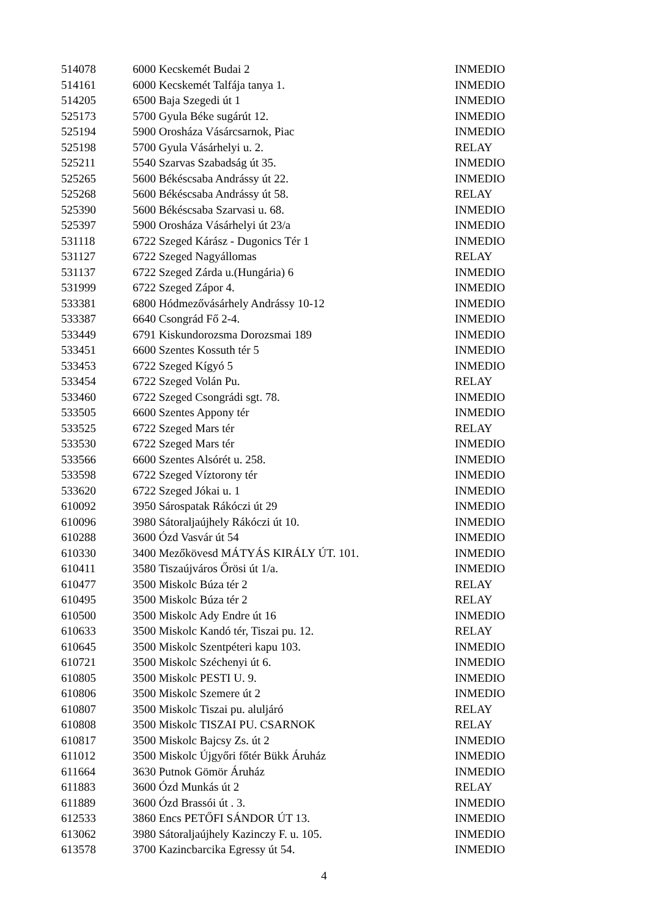| 514078 | 6000 Kecskemét Budai 2 | INMEDIO |
| 514161 | 6000 Kecskemét Talfája tanya 1. | INMEDIO |
| 514205 | 6500 Baja Szegedi út 1 | INMEDIO |
| 525173 | 5700 Gyula Béke sugárút 12. | INMEDIO |
| 525194 | 5900 Orosháza Vásárcsarnok, Piac | INMEDIO |
| 525198 | 5700 Gyula Vásárhelyi u. 2. | RELAY |
| 525211 | 5540 Szarvas Szabadság út 35. | INMEDIO |
| 525265 | 5600 Békéscsaba Andrássy út 22. | INMEDIO |
| 525268 | 5600 Békéscsaba Andrássy út 58. | RELAY |
| 525390 | 5600 Békéscsaba Szarvasi u. 68. | INMEDIO |
| 525397 | 5900 Orosháza Vásárhelyi út 23/a | INMEDIO |
| 531118 | 6722 Szeged Kárász - Dugonics Tér 1 | INMEDIO |
| 531127 | 6722 Szeged Nagyállomas | RELAY |
| 531137 | 6722 Szeged Zárda u.(Hungária) 6 | INMEDIO |
| 531999 | 6722 Szeged Zápor 4. | INMEDIO |
| 533381 | 6800 Hódmezővásárhely Andrássy 10-12 | INMEDIO |
| 533387 | 6640 Csongrád Fő 2-4. | INMEDIO |
| 533449 | 6791 Kiskundorozsma Dorozsmai 189 | INMEDIO |
| 533451 | 6600 Szentes Kossuth tér 5 | INMEDIO |
| 533453 | 6722 Szeged Kígyó 5 | INMEDIO |
| 533454 | 6722 Szeged Volán Pu. | RELAY |
| 533460 | 6722 Szeged Csongrádi sgt. 78. | INMEDIO |
| 533505 | 6600 Szentes Appony tér | INMEDIO |
| 533525 | 6722 Szeged Mars tér | RELAY |
| 533530 | 6722 Szeged Mars tér | INMEDIO |
| 533566 | 6600 Szentes Alsórét u. 258. | INMEDIO |
| 533598 | 6722 Szeged Víztorony tér | INMEDIO |
| 533620 | 6722 Szeged Jókai u. 1 | INMEDIO |
| 610092 | 3950 Sárospatak Rákóczi út 29 | INMEDIO |
| 610096 | 3980 Sátoraljaújhely Rákóczi út 10. | INMEDIO |
| 610288 | 3600 Ózd Vasvár út 54 | INMEDIO |
| 610330 | 3400 Mezőkövesd MÁTYÁS KIRÁLY ÚT. 101. | INMEDIO |
| 610411 | 3580 Tiszaújváros Őrösi út 1/a. | INMEDIO |
| 610477 | 3500 Miskolc Búza tér 2 | RELAY |
| 610495 | 3500 Miskolc Búza tér 2 | RELAY |
| 610500 | 3500 Miskolc Ady Endre út 16 | INMEDIO |
| 610633 | 3500 Miskolc Kandó tér, Tiszai pu. 12. | RELAY |
| 610645 | 3500 Miskolc Szentpéteri kapu 103. | INMEDIO |
| 610721 | 3500 Miskolc Széchenyi út 6. | INMEDIO |
| 610805 | 3500 Miskolc PESTI U. 9. | INMEDIO |
| 610806 | 3500 Miskolc Szemere út 2 | INMEDIO |
| 610807 | 3500 Miskolc Tiszai pu. aluljáró | RELAY |
| 610808 | 3500 Miskolc TISZAI PU. CSARNOK | RELAY |
| 610817 | 3500 Miskolc Bajcsy Zs. út 2 | INMEDIO |
| 611012 | 3500 Miskolc Újgyőri főtér Bükk Áruház | INMEDIO |
| 611664 | 3630 Putnok Gömör Áruház | INMEDIO |
| 611883 | 3600 Ózd Munkás út 2 | RELAY |
| 611889 | 3600 Ózd Brassói út . 3. | INMEDIO |
| 612533 | 3860 Encs PETŐFI SÁNDOR ÚT 13. | INMEDIO |
| 613062 | 3980 Sátoraljaújhely Kazinczy F. u. 105. | INMEDIO |
| 613578 | 3700 Kazincbarcika Egressy út 54. | INMEDIO |
4